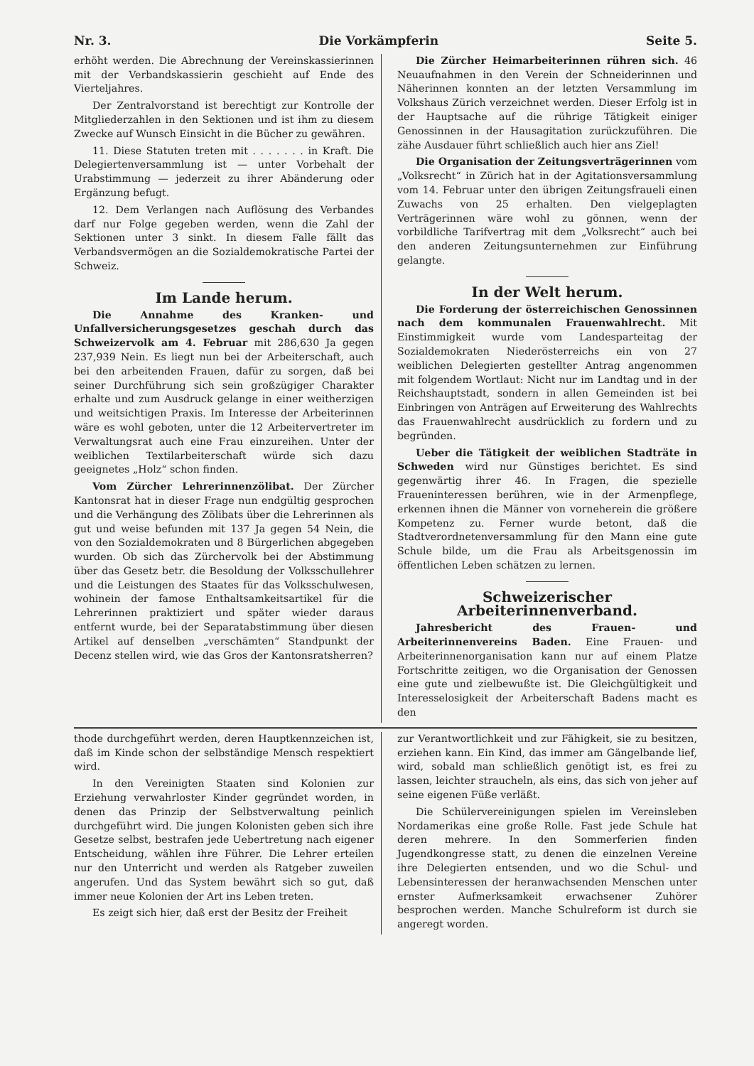Nr. 3. Die Vorkämpferin Seite 5.
erhöht werden. Die Abrechnung der Vereinskassierinnen mit der Verbandskassierin geschieht auf Ende des Vierteljahres.
Der Zentralvorstand ist berechtigt zur Kontrolle der Mitgliederzahlen in den Sektionen und ist ihm zu diesem Zwecke auf Wunsch Einsicht in die Bücher zu gewähren.
11. Diese Statuten treten mit . . . . . . . in Kraft. Die Delegiertenversammlung ist — unter Vorbehalt der Urabstimmung — jederzeit zu ihrer Abänderung oder Ergänzung befugt.
12. Dem Verlangen nach Auflösung des Verbandes darf nur Folge gegeben werden, wenn die Zahl der Sektionen unter 3 sinkt. In diesem Falle fällt das Verbandsvermögen an die Sozialdemokratische Partei der Schweiz.
Im Lande herum.
Die Annahme des Kranken- und Unfallversicherungsgesetzes geschah durch das Schweizervolk am 4. Februar mit 286,630 Ja gegen 237,939 Nein. Es liegt nun bei der Arbeiterschaft, auch bei den arbeitenden Frauen, dafür zu sorgen, daß bei seiner Durchführung sich sein großzügiger Charakter erhalte und zum Ausdruck gelange in einer weitherzigen und weitsichtigen Praxis. Im Interesse der Arbeiterinnen wäre es wohl geboten, unter die 12 Arbeitervertreter im Verwaltungsrat auch eine Frau einzureihen. Unter der weiblichen Textilarbeiterschaft würde sich dazu geeignetes „Holz“ schon finden.
Vom Zürcher Lehrerinnenzölibat. Der Zürcher Kantonsrat hat in dieser Frage nun endgültig gesprochen und die Verhängung des Zölibats über die Lehrerinnen als gut und weise befunden mit 137 Ja gegen 54 Nein, die von den Sozialdemokraten und 8 Bürgerlichen abgegeben wurden. Ob sich das Zürchervolk bei der Abstimmung über das Gesetz betr. die Besoldung der Volksschullehrer und die Leistungen des Staates für das Volksschulwesen, wohinein der famose Enthaltsamkeitsartikel für die Lehrerinnen praktiziert und später wieder daraus entfernt wurde, bei der Separatabstimmung über diesen Artikel auf denselben „verschämten“ Standpunkt der Decenz stellen wird, wie das Gros der Kantonsratsherren?
Die Zürcher Heimarbeiterinnen rühren sich. 46 Neuaufnahmen in den Verein der Schneiderinnen und Näherinnen konnten an der letzten Versammlung im Volkshaus Zürich verzeichnet werden. Dieser Erfolg ist in der Hauptsache auf die rührige Tätigkeit einiger Genossinnen in der Hausagitation zurückzuführen. Die zähe Ausdauer führt schließlich auch hier ans Ziel!
Die Organisation der Zeitungsverträgerinnen vom „Volksrecht“ in Zürich hat in der Agitationsversammlung vom 14. Februar unter den übrigen Zeitungsfraueli einen Zuwachs von 25 erhalten. Den vielgeplagten Verträgerinnen wäre wohl zu gönnen, wenn der vorbildliche Tarifvertrag mit dem „Volksrecht“ auch bei den anderen Zeitungsunternehmen zur Einführung gelangte.
In der Welt herum.
Die Forderung der österreichischen Genossinnen nach dem kommunalen Frauenwahlrecht. Mit Einstimmigkeit wurde vom Landesparteitag der Sozialdemokraten Niederösterreichs ein von 27 weiblichen Delegierten gestellter Antrag angenommen mit folgendem Wortlaut: Nicht nur im Landtag und in der Reichshauptstadt, sondern in allen Gemeinden ist bei Einbringen von Anträgen auf Erweiterung des Wahlrechts das Frauenwahlrecht ausdrücklich zu fordern und zu begründen.
Ueber die Tätigkeit der weiblichen Stadträte in Schweden wird nur Günstiges berichtet. Es sind gegenwärtig ihrer 46. In Fragen, die spezielle Fraueninteressen berühren, wie in der Armenpflege, erkennen ihnen die Männer von vorneherein die größere Kompetenz zu. Ferner wurde betont, daß die Stadtverordnetenversammlung für den Mann eine gute Schule bilde, um die Frau als Arbeitsgenossin im öffentlichen Leben schätzen zu lernen.
Schweizerischer Arbeiterinnenverband.
Jahresbericht des Frauen- und Arbeiterinnenvereins Baden. Eine Frauen- und Arbeiterinnenorganisation kann nur auf einem Platze Fortschritte zeitigen, wo die Organisation der Genossen eine gute und zielbewußte ist. Die Gleichgültigkeit und Interesselosigkeit der Arbeiterschaft Badens macht es den
thode durchgeführt werden, deren Hauptkennzeichen ist, daß im Kinde schon der selbständige Mensch respektiert wird.
In den Vereinigten Staaten sind Kolonien zur Erziehung verwahrloster Kinder gegründet worden, in denen das Prinzip der Selbstverwaltung peinlich durchgeführt wird. Die jungen Kolonisten geben sich ihre Gesetze selbst, bestrafen jede Uebertretung nach eigener Entscheidung, wählen ihre Führer. Die Lehrer erteilen nur den Unterricht und werden als Ratgeber zuweilen angerufen. Und das System bewährt sich so gut, daß immer neue Kolonien der Art ins Leben treten.
Es zeigt sich hier, daß erst der Besitz der Freiheit
zur Verantwortlichkeit und zur Fähigkeit, sie zu besitzen, erziehen kann. Ein Kind, das immer am Gängelbande lief, wird, sobald man schließlich genötigt ist, es frei zu lassen, leichter straucheln, als eins, das sich von jeher auf seine eigenen Füße verläßt.
Die Schülervereinigungen spielen im Vereinsleben Nordamerikas eine große Rolle. Fast jede Schule hat deren mehrere. In den Sommerferien finden Jugendkongresse statt, zu denen die einzelnen Vereine ihre Delegierten entsenden, und wo die Schul- und Lebensinteressen der heranwachsenden Menschen unter ernster Aufmerksamkeit erwachsener Zuhörer besprochen werden. Manche Schulreform ist durch sie angeregt worden.